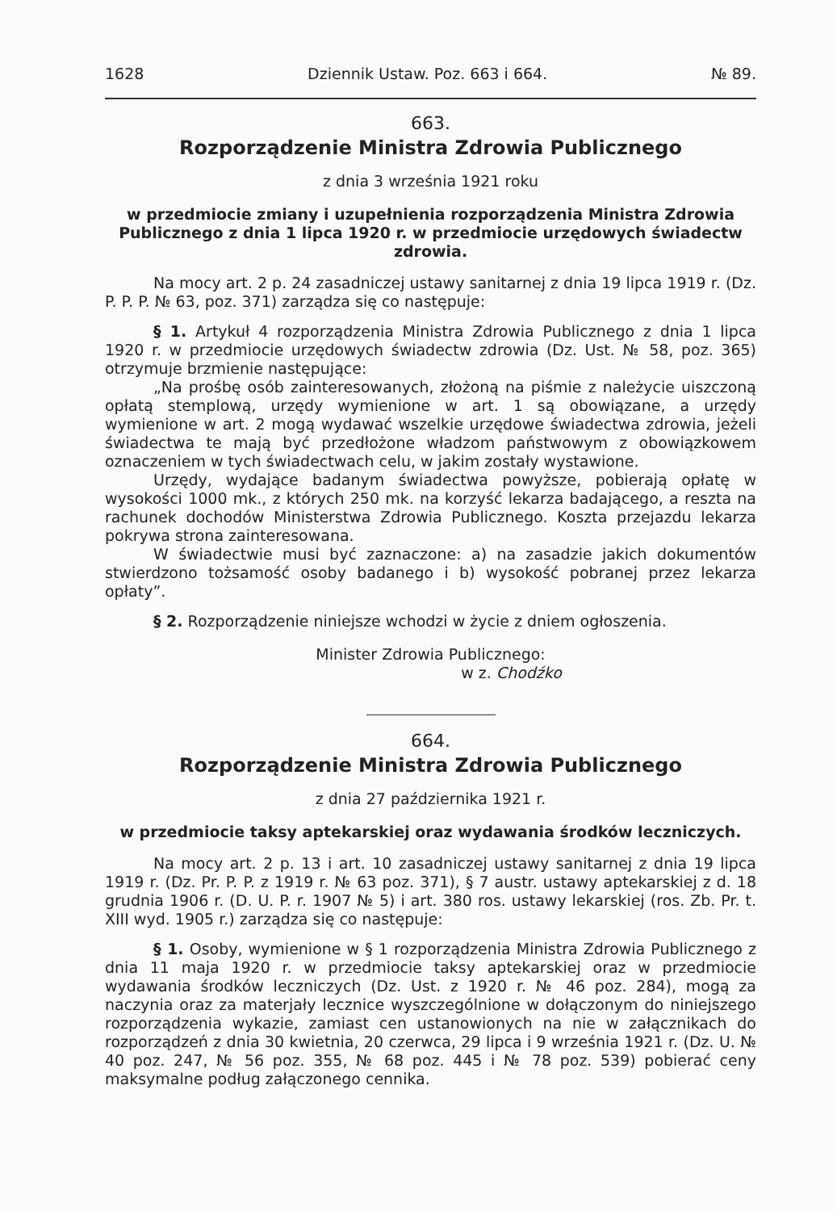1628 Dziennik Ustaw. Poz. 663 i 664. № 89.
663.
Rozporządzenie Ministra Zdrowia Publicznego
z dnia 3 września 1921 roku
w przedmiocie zmiany i uzupełnienia rozporządzenia Ministra Zdrowia Publicznego z dnia 1 lipca 1920 r. w przedmiocie urzędowych świadectw zdrowia.
Na mocy art. 2 p. 24 zasadniczej ustawy sanitarnej z dnia 19 lipca 1919 r. (Dz. P. P. P. № 63, poz. 371) zarządza się co następuje:
§ 1. Artykuł 4 rozporządzenia Ministra Zdrowia Publicznego z dnia 1 lipca 1920 r. w przedmiocie urzędowych świadectw zdrowia (Dz. Ust. № 58, poz. 365) otrzymuje brzmienie następujące:
„Na prośbę osób zainteresowanych, złożoną na piśmie z należycie uiszczoną opłatą stemplową, urzędy wymienione w art. 1 są obowiązane, a urzędy wymienione w art. 2 mogą wydawać wszelkie urzędowe świadectwa zdrowia, jeżeli świadectwa te mają być przedłożone władzom państwowym z obowiązkowem oznaczeniem w tych świadectwach celu, w jakim zostały wystawione.
Urzędy, wydające badanym świadectwa powyższe, pobierają opłatę w wysokości 1000 mk., z których 250 mk. na korzyść lekarza badającego, a reszta na rachunek dochodów Ministerstwa Zdrowia Publicznego. Koszta przejazdu lekarza pokrywa strona zainteresowana.
W świadectwie musi być zaznaczone: a) na zasadzie jakich dokumentów stwierdzono tożsamość osoby badanego i b) wysokość pobranej przez lekarza opłaty”.
§ 2. Rozporządzenie niniejsze wchodzi w życie z dniem ogłoszenia.
Minister Zdrowia Publicznego:
w z. Chodźko
664.
Rozporządzenie Ministra Zdrowia Publicznego
z dnia 27 października 1921 r.
w przedmiocie taksy aptekarskiej oraz wydawania środków leczniczych.
Na mocy art. 2 p. 13 i art. 10 zasadniczej ustawy sanitarnej z dnia 19 lipca 1919 r. (Dz. Pr. P. P. z 1919 r. № 63 poz. 371), § 7 austr. ustawy aptekarskiej z d. 18 grudnia 1906 r. (D. U. P. r. 1907 № 5) i art. 380 ros. ustawy lekarskiej (ros. Zb. Pr. t. XIII wyd. 1905 r.) zarządza się co następuje:
§ 1. Osoby, wymienione w § 1 rozporządzenia Ministra Zdrowia Publicznego z dnia 11 maja 1920 r. w przedmiocie taksy aptekarskiej oraz w przedmiocie wydawania środków leczniczych (Dz. Ust. z 1920 r. № 46 poz. 284), mogą za naczynia oraz za materjały lecznice wyszczególnione w dołączonym do niniejszego rozporządzenia wykazie, zamiast cen ustanowionych na nie w załącznikach do rozporządzeń z dnia 30 kwietnia, 20 czerwca, 29 lipca i 9 września 1921 r. (Dz. U. № 40 poz. 247, № 56 poz. 355, № 68 poz. 445 i № 78 poz. 539) pobierać ceny maksymalne podług załączonego cennika.